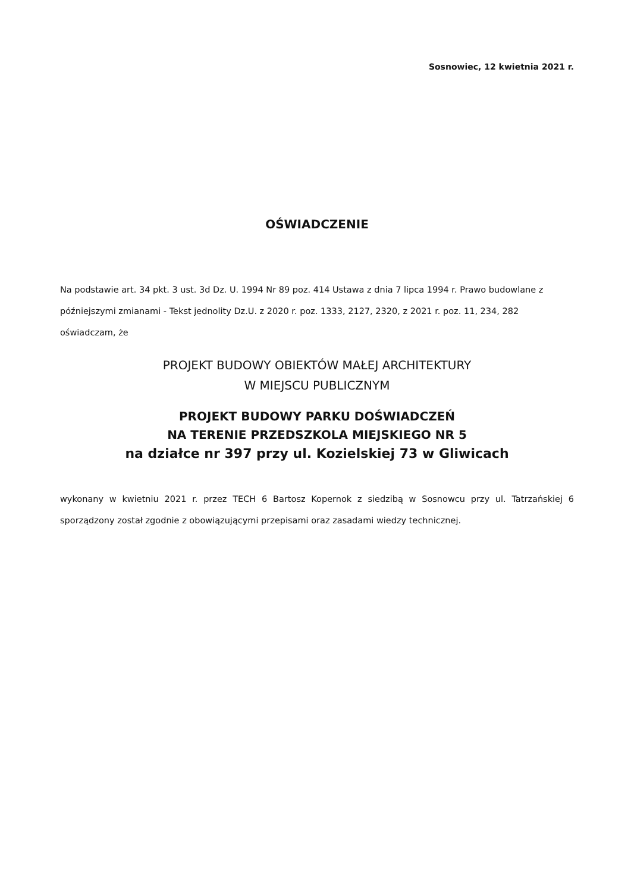Sosnowiec, 12 kwietnia 2021 r.
OŚWIADCZENIE
Na podstawie art. 34 pkt. 3 ust. 3d Dz. U. 1994 Nr 89 poz. 414 Ustawa z dnia 7 lipca 1994 r. Prawo budowlane z późniejszymi zmianami - Tekst jednolity Dz.U. z 2020 r. poz. 1333, 2127, 2320, z 2021 r. poz. 11, 234, 282 oświadczam, że
PROJEKT BUDOWY OBIEKTÓW MAŁEJ ARCHITEKTURY
W MIEJSCU PUBLICZNYM
PROJEKT BUDOWY PARKU DOŚWIADCZEŃ
NA TERENIE PRZEDSZKOLA MIEJSKIEGO NR 5
na działce nr 397 przy ul. Kozielskiej 73 w Gliwicach
wykonany w kwietniu 2021 r. przez TECH 6 Bartosz Kopernok z siedzibą w Sosnowcu przy ul. Tatrzańskiej 6 sporządzony został zgodnie z obowiązującymi przepisami oraz zasadami wiedzy technicznej.